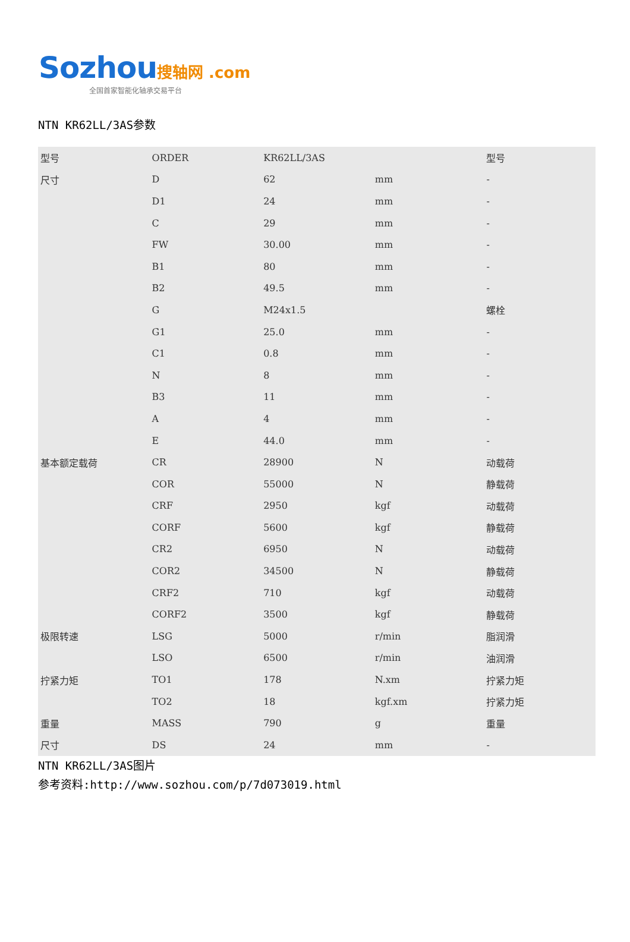Sozhou 搜轴网 .com
全国首家智能化轴承交易平台
NTN KR62LL/3AS参数
| 型号 | ORDER | KR62LL/3AS | | 型号 |
| 尺寸 | D | 62 | mm | - |
| | D1 | 24 | mm | - |
| | C | 29 | mm | - |
| | FW | 30.00 | mm | - |
| | B1 | 80 | mm | - |
| | B2 | 49.5 | mm | - |
| | G | M24x1.5 | | 螺栓 |
| | G1 | 25.0 | mm | - |
| | C1 | 0.8 | mm | - |
| | N | 8 | mm | - |
| | B3 | 11 | mm | - |
| | A | 4 | mm | - |
| | E | 44.0 | mm | - |
| 基本额定载荷 | CR | 28900 | N | 动载荷 |
| | COR | 55000 | N | 静载荷 |
| | CRF | 2950 | kgf | 动载荷 |
| | CORF | 5600 | kgf | 静载荷 |
| | CR2 | 6950 | N | 动载荷 |
| | COR2 | 34500 | N | 静载荷 |
| | CRF2 | 710 | kgf | 动载荷 |
| | CORF2 | 3500 | kgf | 静载荷 |
| 极限转速 | LSG | 5000 | r/min | 脂润滑 |
| | LSO | 6500 | r/min | 油润滑 |
| 拧紧力矩 | TO1 | 178 | N.xm | 拧紧力矩 |
| | TO2 | 18 | kgf.xm | 拧紧力矩 |
| 重量 | MASS | 790 | g | 重量 |
| 尺寸 | DS | 24 | mm | - |
NTN KR62LL/3AS图片
参考资料:http://www.sozhou.com/p/7d073019.html